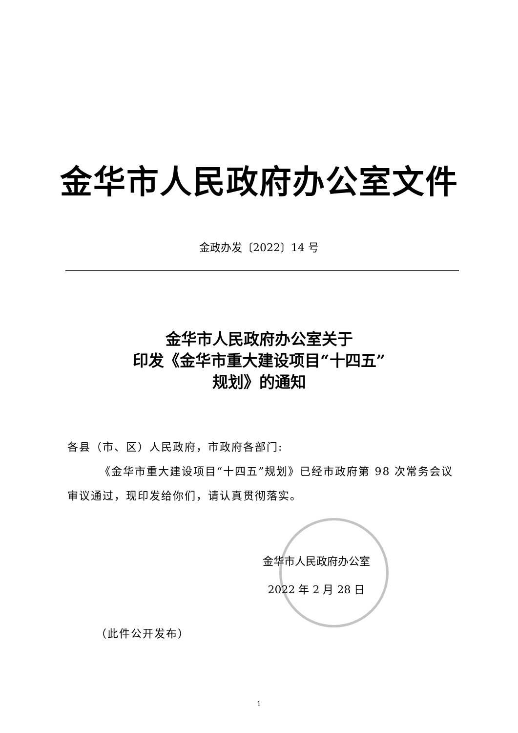金华市人民政府办公室文件
金政办发〔2022〕14 号
金华市人民政府办公室关于
印发《金华市重大建设项目“十四五”
规划》的通知
各县（市、区）人民政府，市政府各部门:
《金华市重大建设项目“十四五”规划》已经市政府第 98 次常务会议审议通过，现印发给你们，请认真贯彻落实。
金华市人民政府办公室
2022 年 2 月 28 日
（此件公开发布）
1